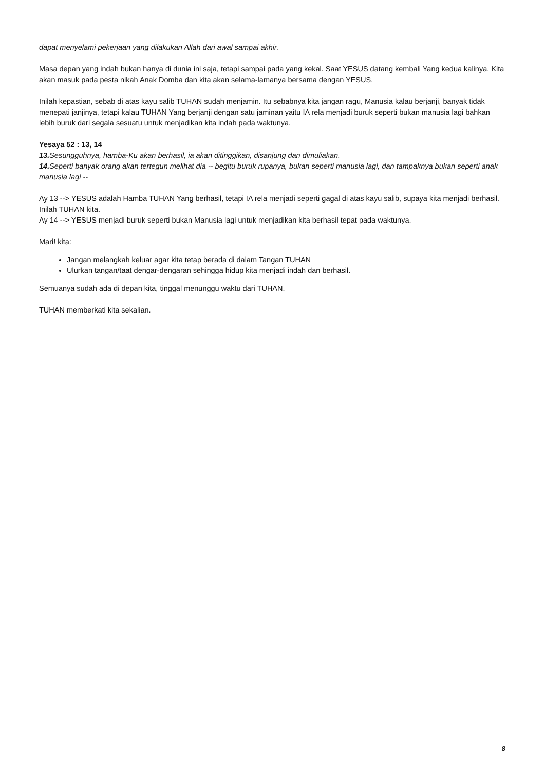dapat menyelami pekerjaan yang dilakukan Allah dari awal sampai akhir.
Masa depan yang indah bukan hanya di dunia ini saja, tetapi sampai pada yang kekal. Saat YESUS datang kembali Yang kedua kalinya. Kita akan masuk pada pesta nikah Anak Domba dan kita akan selama-lamanya bersama dengan YESUS.
Inilah kepastian, sebab di atas kayu salib TUHAN sudah menjamin. Itu sebabnya kita jangan ragu, Manusia kalau berjanji, banyak tidak menepati janjinya, tetapi kalau TUHAN Yang berjanji dengan satu jaminan yaitu IA rela menjadi buruk seperti bukan manusia lagi bahkan lebih buruk dari segala sesuatu untuk menjadikan kita indah pada waktunya.
Yesaya 52 : 13, 14
13. Sesungguhnya, hamba-Ku akan berhasil, ia akan ditinggikan, disanjung dan dimuliakan.
14. Seperti banyak orang akan tertegun melihat dia -- begitu buruk rupanya, bukan seperti manusia lagi, dan tampaknya bukan seperti anak manusia lagi --
Ay 13 --> YESUS adalah Hamba TUHAN Yang berhasil, tetapi IA rela menjadi seperti gagal di atas kayu salib, supaya kita menjadi berhasil. Inilah TUHAN kita.
Ay 14 --> YESUS menjadi buruk seperti bukan Manusia lagi untuk menjadikan kita berhasil tepat pada waktunya.
Mari! kita:
Jangan melangkah keluar agar kita tetap berada di dalam Tangan TUHAN
Ulurkan tangan/taat dengar-dengaran sehingga hidup kita menjadi indah dan berhasil.
Semuanya sudah ada di depan kita, tinggal menunggu waktu dari TUHAN.
TUHAN memberkati kita sekalian.
8